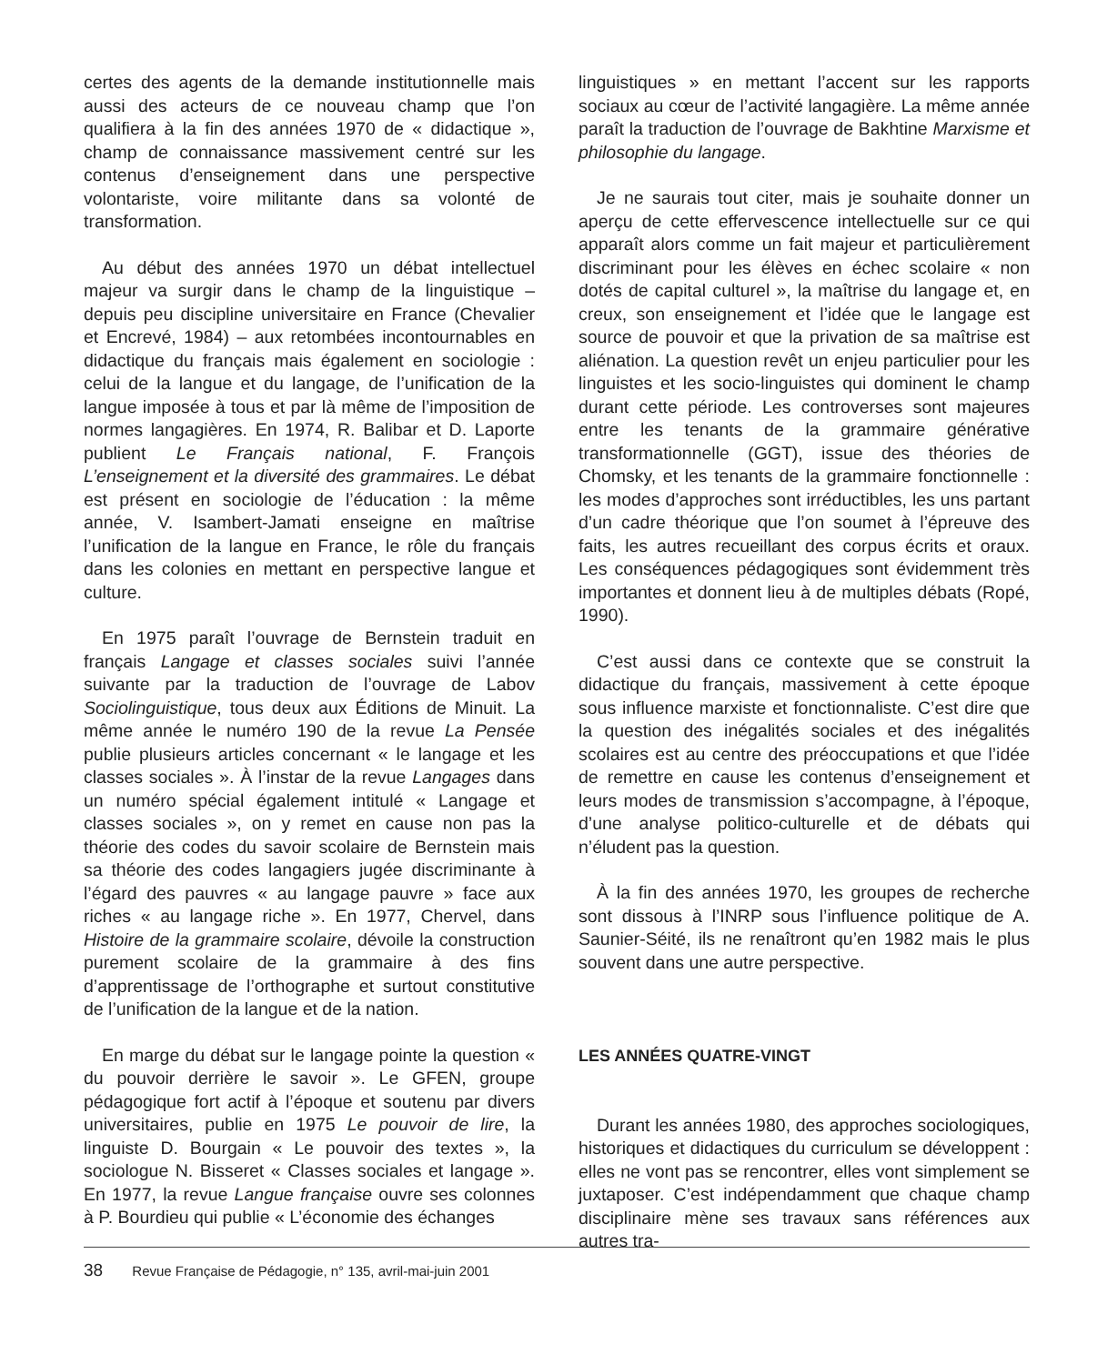certes des agents de la demande institutionnelle mais aussi des acteurs de ce nouveau champ que l’on qualifiera à la fin des années 1970 de « didactique », champ de connaissance massivement centré sur les contenus d’enseignement dans une perspective volontariste, voire militante dans sa volonté de transformation.
Au début des années 1970 un débat intellectuel majeur va surgir dans le champ de la linguistique – depuis peu discipline universitaire en France (Chevalier et Encrevé, 1984) – aux retombées incontournables en didactique du français mais également en sociologie : celui de la langue et du langage, de l’unification de la langue imposée à tous et par là même de l’imposition de normes langagières. En 1974, R. Balibar et D. Laporte publient Le Français national, F. François L’enseignement et la diversité des grammaires. Le débat est présent en sociologie de l’éducation : la même année, V. Isambert-Jamati enseigne en maîtrise l’unification de la langue en France, le rôle du français dans les colonies en mettant en perspective langue et culture.
En 1975 paraît l’ouvrage de Bernstein traduit en français Langage et classes sociales suivi l’année suivante par la traduction de l’ouvrage de Labov Sociolinguistique, tous deux aux Éditions de Minuit. La même année le numéro 190 de la revue La Pensée publie plusieurs articles concernant « le langage et les classes sociales ». À l’instar de la revue Langages dans un numéro spécial également intitulé « Langage et classes sociales », on y remet en cause non pas la théorie des codes du savoir scolaire de Bernstein mais sa théorie des codes langagiers jugée discriminante à l’égard des pauvres « au langage pauvre » face aux riches « au langage riche ». En 1977, Chervel, dans Histoire de la grammaire scolaire, dévoile la construction purement scolaire de la grammaire à des fins d’apprentissage de l’orthographe et surtout constitutive de l’unification de la langue et de la nation.
En marge du débat sur le langage pointe la question « du pouvoir derrière le savoir ». Le GFEN, groupe pédagogique fort actif à l’époque et soutenu par divers universitaires, publie en 1975 Le pouvoir de lire, la linguiste D. Bourgain « Le pouvoir des textes », la sociologue N. Bisseret « Classes sociales et langage ». En 1977, la revue Langue française ouvre ses colonnes à P. Bourdieu qui publie « L’économie des échanges
linguistiques » en mettant l’accent sur les rapports sociaux au cœur de l’activité langagière. La même année paraît la traduction de l’ouvrage de Bakhtine Marxisme et philosophie du langage.
Je ne saurais tout citer, mais je souhaite donner un aperçu de cette effervescence intellectuelle sur ce qui apparaît alors comme un fait majeur et particulièrement discriminant pour les élèves en échec scolaire « non dotés de capital culturel », la maîtrise du langage et, en creux, son enseignement et l’idée que le langage est source de pouvoir et que la privation de sa maîtrise est aliénation. La question revêt un enjeu particulier pour les linguistes et les socio-linguistes qui dominent le champ durant cette période. Les controverses sont majeures entre les tenants de la grammaire générative transformationnelle (GGT), issue des théories de Chomsky, et les tenants de la grammaire fonctionnelle : les modes d’approches sont irréductibles, les uns partant d’un cadre théorique que l’on soumet à l’épreuve des faits, les autres recueillant des corpus écrits et oraux. Les conséquences pédagogiques sont évidemment très importantes et donnent lieu à de multiples débats (Ropé, 1990).
C’est aussi dans ce contexte que se construit la didactique du français, massivement à cette époque sous influence marxiste et fonctionnaliste. C’est dire que la question des inégalités sociales et des inégalités scolaires est au centre des préoccupations et que l’idée de remettre en cause les contenus d’enseignement et leurs modes de transmission s’accompagne, à l’époque, d’une analyse politico-culturelle et de débats qui n’éludent pas la question.
À la fin des années 1970, les groupes de recherche sont dissous à l’INRP sous l’influence politique de A. Saunier-Séité, ils ne renaîtront qu’en 1982 mais le plus souvent dans une autre perspective.
LES ANNÉES QUATRE-VINGT
Durant les années 1980, des approches sociologiques, historiques et didactiques du curriculum se développent : elles ne vont pas se rencontrer, elles vont simplement se juxtaposer. C’est indépendamment que chaque champ disciplinaire mène ses travaux sans références aux autres tra-
38 Revue Française de Pédagogie, n° 135, avril-mai-juin 2001